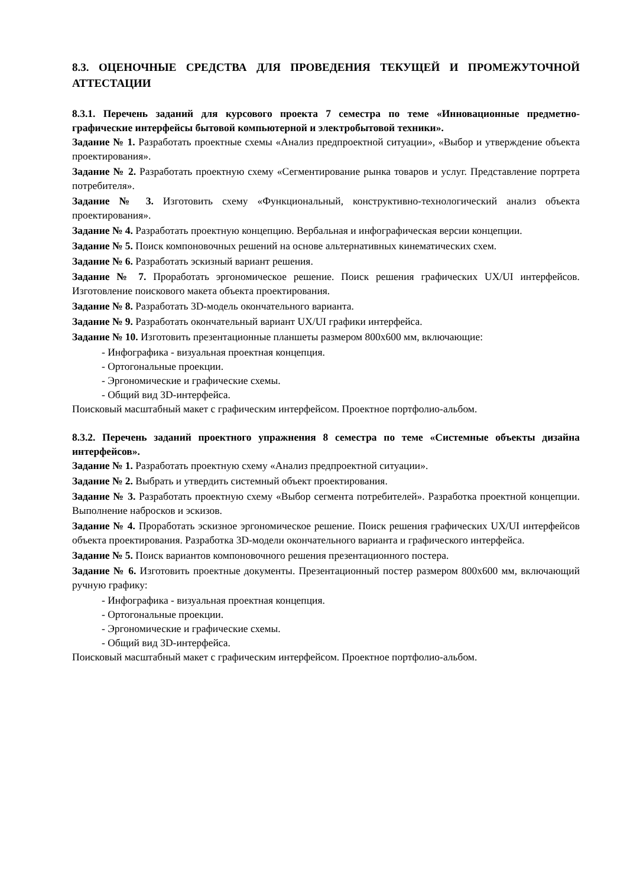8.3. ОЦЕНОЧНЫЕ СРЕДСТВА ДЛЯ ПРОВЕДЕНИЯ ТЕКУЩЕЙ И ПРОМЕЖУТОЧНОЙ АТТЕСТАЦИИ
8.3.1. Перечень заданий для курсового проекта 7 семестра по теме «Инновационные предметно-графические интерфейсы бытовой компьютерной и электробытовой техники».
Задание № 1. Разработать проектные схемы «Анализ предпроектной ситуации», «Выбор и утверждение объекта проектирования».
Задание № 2. Разработать проектную схему «Сегментирование рынка товаров и услуг. Представление портрета потребителя».
Задание № 3. Изготовить схему «Функциональный, конструктивно-технологический анализ объекта проектирования».
Задание № 4. Разработать проектную концепцию. Вербальная и инфографическая версии концепции.
Задание № 5. Поиск компоновочных решений на основе альтернативных кинематических схем.
Задание № 6. Разработать эскизный вариант решения.
Задание № 7. Проработать эргономическое решение. Поиск решения графических UX/UI интерфейсов. Изготовление поискового макета объекта проектирования.
Задание № 8. Разработать 3D-модель окончательного варианта.
Задание № 9. Разработать окончательный вариант UX/UI графики интерфейса.
Задание № 10. Изготовить презентационные планшеты размером 800x600 мм, включающие:
- Инфографика - визуальная проектная концепция.
- Ортогональные проекции.
- Эргономические и графические схемы.
- Общий вид 3D-интерфейса.
Поисковый масштабный макет с графическим интерфейсом. Проектное портфолио-альбом.
8.3.2. Перечень заданий проектного упражнения 8 семестра по теме «Системные объекты дизайна интерфейсов».
Задание № 1. Разработать проектную схему «Анализ предпроектной ситуации».
Задание № 2. Выбрать и утвердить системный объект проектирования.
Задание № 3. Разработать проектную схему «Выбор сегмента потребителей». Разработка проектной концепции. Выполнение набросков и эскизов.
Задание № 4. Проработать эскизное эргономическое решение. Поиск решения графических UX/UI интерфейсов объекта проектирования. Разработка 3D-модели окончательного варианта и графического интерфейса.
Задание № 5. Поиск вариантов компоновочного решения презентационного постера.
Задание № 6. Изготовить проектные документы. Презентационный постер размером 800x600 мм, включающий ручную графику:
- Инфографика - визуальная проектная концепция.
- Ортогональные проекции.
- Эргономические и графические схемы.
- Общий вид 3D-интерфейса.
Поисковый масштабный макет с графическим интерфейсом. Проектное портфолио-альбом.